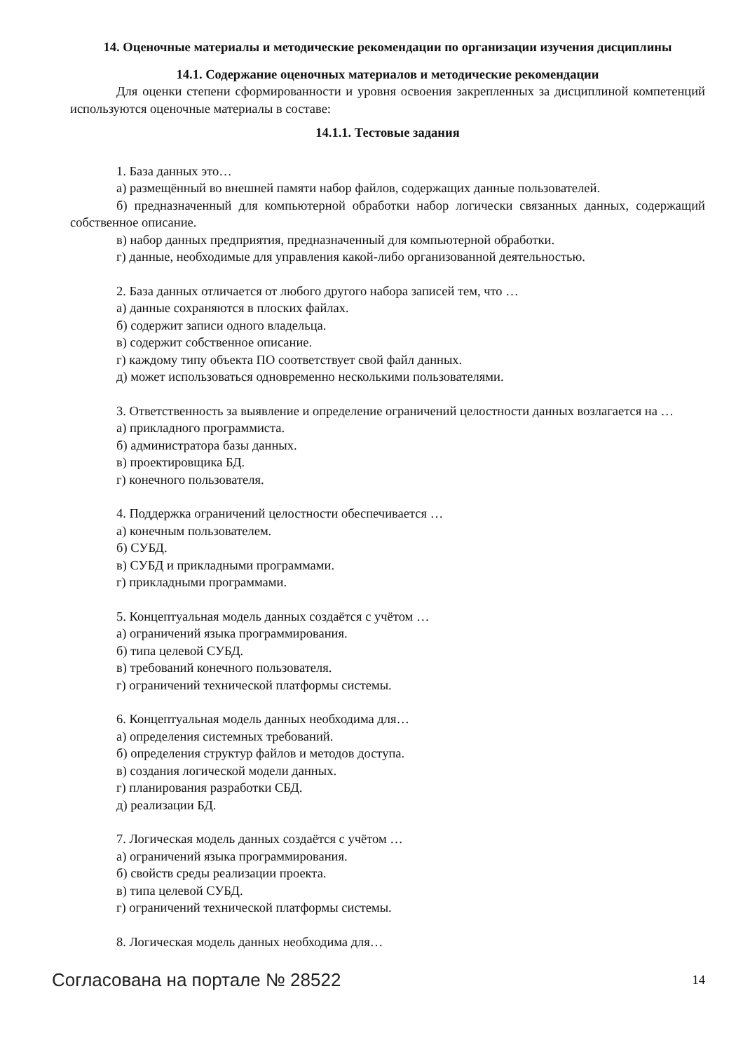14. Оценочные материалы и методические рекомендации по организации изучения дисциплины
14.1. Содержание оценочных материалов и методические рекомендации
Для оценки степени сформированности и уровня освоения закрепленных за дисциплиной компетенций используются оценочные материалы в составе:
14.1.1. Тестовые задания
1. База данных это…
а) размещённый во внешней памяти набор файлов, содержащих данные пользователей.
б) предназначенный для компьютерной обработки набор логически связанных данных, содержащий собственное описание.
в) набор данных предприятия, предназначенный для компьютерной обработки.
г) данные, необходимые для управления какой-либо организованной деятельностью.
2. База данных отличается от любого другого набора записей тем, что …
а) данные сохраняются в плоских файлах.
б) содержит записи одного владельца.
в) содержит собственное описание.
г) каждому типу объекта ПО соответствует свой файл данных.
д) может использоваться одновременно несколькими пользователями.
3. Ответственность за выявление и определение ограничений целостности данных возлагается на …
а) прикладного программиста.
б) администратора базы данных.
в) проектировщика БД.
г) конечного пользователя.
4. Поддержка ограничений целостности обеспечивается …
а) конечным пользователем.
б) СУБД.
в) СУБД и прикладными программами.
г) прикладными программами.
5. Концептуальная модель данных создаётся с учётом …
а) ограничений языка программирования.
б) типа целевой СУБД.
в) требований конечного пользователя.
г) ограничений технической платформы системы.
6. Концептуальная модель данных необходима для…
а) определения системных требований.
б) определения структур файлов и методов доступа.
в) создания логической модели данных.
г) планирования разработки СБД.
д) реализации БД.
7. Логическая модель данных создаётся с учётом …
а) ограничений языка программирования.
б) свойств среды реализации проекта.
в) типа целевой СУБД.
г) ограничений технической платформы системы.
8. Логическая модель данных необходима для…
Согласована на портале № 28522 14